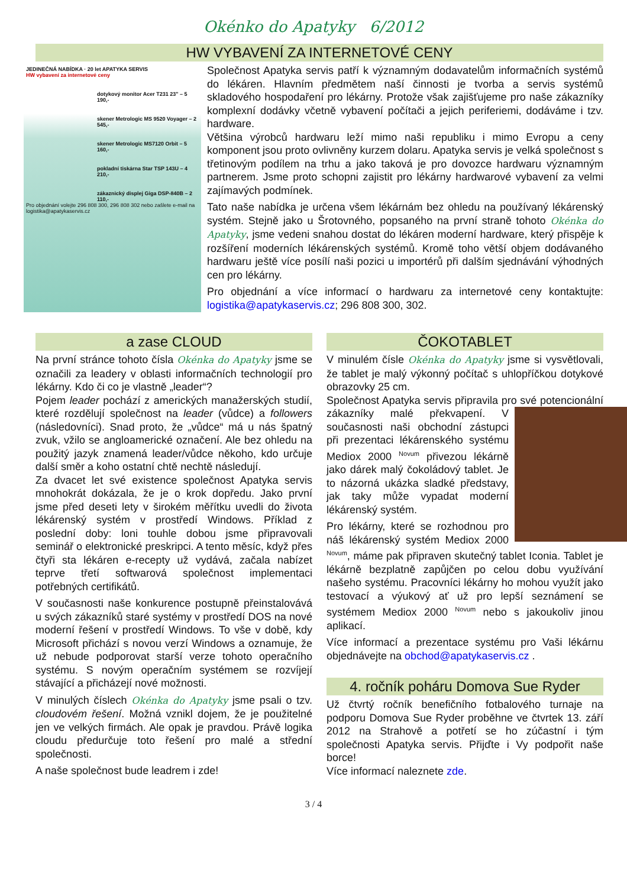Okénko do Apatyky 6/2012
HW VYBAVENÍ ZA INTERNETOVÉ CENY
JEDINEČNÁ NABÍDKA · 20 let APATYKA SERVIS
HW vybavení za internetové ceny
dotykový monitor Acer T231 23" – 5 190,-
skener Metrologic MS 9520 Voyager – 2 545,-
skener Metrologic MS7120 Orbit – 5 160,-
pokladní tiskárna Star TSP 143U – 4 210,-
zákaznický displej Giga DSP-840B – 2 110,-
Pro objednání volejte 296 808 300, 296 808 302 nebo zašlete e-mail na logistika@apatykaservis.cz
Společnost Apatyka servis patří k významným dodavatelům informačních systémů do lékáren. Hlavním předmětem naší činnosti je tvorba a servis systémů skladového hospodaření pro lékárny. Protože však zajišťujeme pro naše zákazníky komplexní dodávky včetně vybavení počítači a jejich periferiemi, dodáváme i tzv. hardware.
Většina výrobců hardwaru leží mimo naši republiku i mimo Evropu a ceny komponent jsou proto ovlivněny kurzem dolaru. Apatyka servis je velká společnost s třetinovým podílem na trhu a jako taková je pro dovozce hardwaru významným partnerem. Jsme proto schopni zajistit pro lékárny hardwarové vybavení za velmi zajímavých podmínek.
Tato naše nabídka je určena všem lékárnám bez ohledu na používaný lékárenský systém. Stejně jako u Šrotovného, popsaného na první straně tohoto Okénka do Apatyky, jsme vedeni snahou dostat do lékáren moderní hardware, který přispěje k rozšíření moderních lékárenských systémů. Kromě toho větší objem dodávaného hardwaru ještě více posílí naši pozici u importérů při dalším sjednávání výhodných cen pro lékárny.
Pro objednání a více informací o hardwaru za internetové ceny kontaktujte: logistika@apatykaservis.cz; 296 808 300, 302.
a zase CLOUD
Na první stránce tohoto čísla Okénka do Apatyky jsme se označili za leadery v oblasti informačních technologií pro lékárny. Kdo či co je vlastně „leader“?
Pojem leader pochází z amerických manažerských studií, které rozdělují společnost na leader (vůdce) a followers (následovníci). Snad proto, že „vůdce“ má u nás špatný zvuk, vžilo se angloamerické označení. Ale bez ohledu na použitý jazyk znamená leader/vůdce někoho, kdo určuje další směr a koho ostatní chtě nechtě následují.
Za dvacet let své existence společnost Apatyka servis mnohokrát dokázala, že je o krok dopředu. Jako první jsme před deseti lety v širokém měřítku uvedli do života lékárenský systém v prostředí Windows. Příklad z poslední doby: loni touhle dobou jsme připravovali seminář o elektronické preskripci. A tento měsíc, když přes čtyři sta lékáren e-recepty už vydává, začala nabízet teprve třetí softwarová společnost implementaci potřebných certifikátů.
V současnosti naše konkurence postupně přeinstalovává u svých zákazníků staré systémy v prostředí DOS na nové moderní řešení v prostředí Windows. To vše v době, kdy Microsoft přichází s novou verzí Windows a oznamuje, že už nebude podporovat starší verze tohoto operačního systému. S novým operačním systémem se rozvíjejí stávající a přicházejí nové možnosti.
V minulých číslech Okénka do Apatyky jsme psali o tzv. cloudovém řešení. Možná vznikl dojem, že je použitelné jen ve velkých firmách. Ale opak je pravdou. Právě logika cloudu předurčuje toto řešení pro malé a střední společnosti.
A naše společnost bude leadrem i zde!
ČOKOTABLET
V minulém čísle Okénka do Apatyky jsme si vysvětlovali, že tablet je malý výkonný počítač s uhlopříčkou dotykové obrazovky 25 cm.
Společnost Apatyka servis připravila pro své potencionální zákazníky malé překvapení. V současnosti naši obchodní zástupci při prezentaci lékárenského systému Mediox 2000 <sup>Novum</sup> přivezou lékárně jako dárek malý čokoládový tablet. Je to názorná ukázka sladké představy, jak taky může vypadat moderní lékárenský systém.
Pro lékárny, které se rozhodnou pro náš lékárenský systém Mediox 2000 <sup>Novum</sup>, máme pak připraven skutečný tablet Iconia. Tablet je lékárně bezplatně zapůjčen po celou dobu využívání našeho systému. Pracovníci lékárny ho mohou využít jako testovací a výukový ať už pro lepší seznámení se systémem Mediox 2000 <sup>Novum</sup> nebo s jakoukoliv jinou aplikací.
Více informací a prezentace systému pro Vaši lékárnu objednávejte na obchod@apatykaservis.cz .
4. ročník poháru Domova Sue Ryder
Už čtvrtý ročník benefičního fotbalového turnaje na podporu Domova Sue Ryder proběhne ve čtvrtek 13. září 2012 na Strahově a potřetí se ho zúčastní i tým společnosti Apatyka servis. Přijďte i Vy podpořit naše borce!
Více informací naleznete zde.
3 / 4